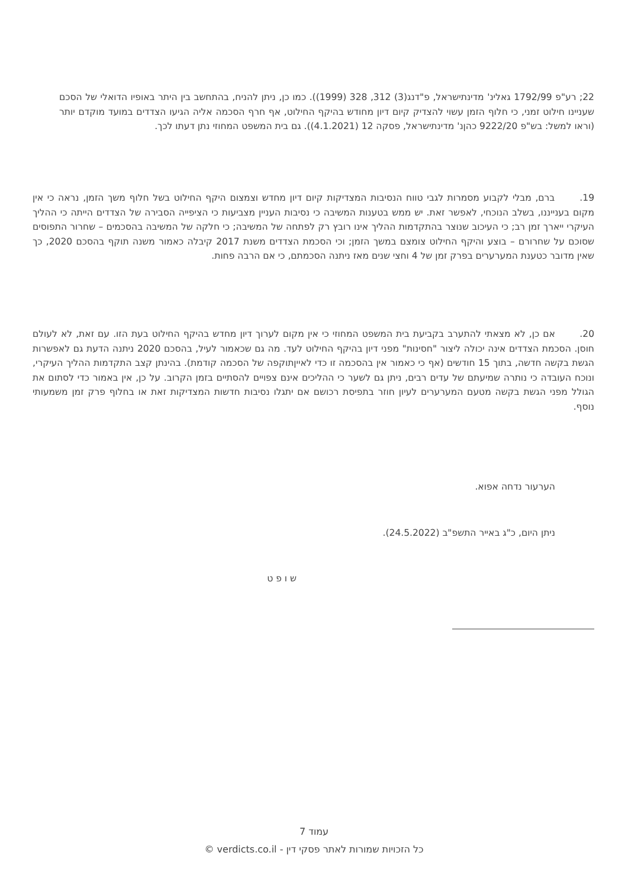22; רע"פ 1792/99 גאלינ' מדינתישראל, פ"דנג(3) 312, 328 (1999)). כמו כן, ניתן להניח, בהתחשב בין היתר באופיו הדואלי של הסכם שעניינו חילוט זמני, כי חלוף הזמן עשוי להצדיק קיום דיון מחודש בהיקף החילוט, אף חרף הסכמה אליה הגיעו הצדדים במועד מוקדם יותר (וראו למשל: בש"פ 9222/20 כהןנ' מדינתישראל, פסקה 12 (4.1.2021)). גם בית המשפט המחוזי נתן דעתו לכך.
19. ברם, מבלי לקבוע מסמרות לגבי טווח הנסיבות המצדיקות קיום דיון מחדש וצמצום היקף החילוט בשל חלוף משך הזמן, נראה כי אין מקום בענייננו, בשלב הנוכחי, לאפשר זאת. יש ממש בטענות המשיבה כי נסיבות העניין מצביעות כי הציפייה הסבירה של הצדדים הייתה כי ההליך העיקרי ייארך זמן רב; כי העיכוב שנוצר בהתקדמות ההליך אינו רובץ רק לפתחה של המשיבה; כי חלקה של המשיבה בהסכמים – שחרור התפוסים שסוכם על שחרורם – בוצע והיקף החילוט צומצם במשך הזמן; וכי הסכמת הצדדים משנת 2017 קיבלה כאמור משנה תוקף בהסכם 2020, כך שאין מדובר כטענת המערערים בפרק זמן של 4 וחצי שנים מאז ניתנה הסכמתם, כי אם הרבה פחות.
20. אם כן, לא מצאתי להתערב בקביעת בית המשפט המחוזי כי אין מקום לערוך דיון מחדש בהיקף החילוט בעת הזו. עם זאת, לא לעולם חוסן. הסכמת הצדדים אינה יכולה ליצור "חסינות" מפני דיון בהיקף החילוט לעד. מה גם שכאמור לעיל, בהסכם 2020 ניתנה הדעת גם לאפשרות הגשת בקשה חדשה, בתוך 15 חודשים (אף כי כאמור אין בהסכמה זו כדי לאייןתוקפה של הסכמה קודמת). בהינתן קצב התקדמות ההליך העיקרי, ונוכח העובדה כי נותרה שמיעתם של עדים רבים, ניתן גם לשער כי ההליכים אינם צפויים להסתיים בזמן הקרוב. על כן, אין באמור כדי לסתום את הגולל מפני הגשת בקשה מטעם המערערים לעיון חוזר בתפיסת רכושם אם יתגלו נסיבות חדשות המצדיקות זאת או בחלוף פרק זמן משמעותי נוסף.
הערעור נדחה אפוא.
ניתן היום, כ"ג באייר התשפ"ב (24.5.2022).
ש ו פ ט
עמוד 7
כל הזכויות שמורות לאתר פסקי דין - verdicts.co.il ©